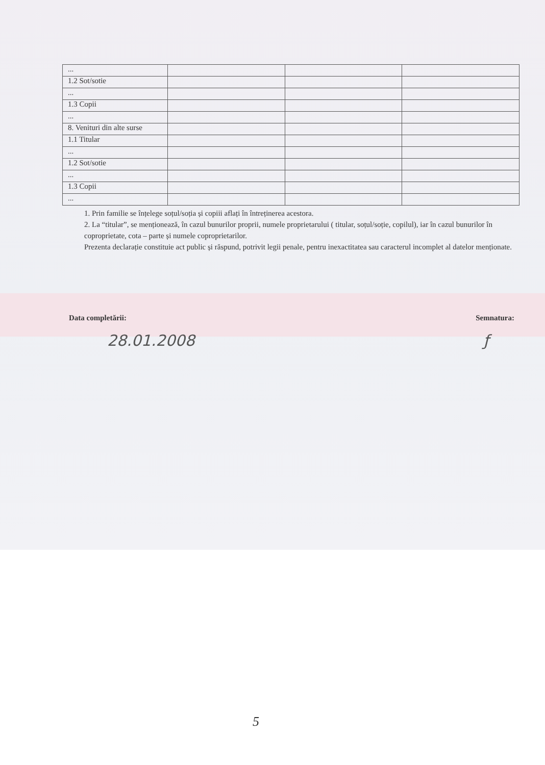| ... | | | |
| 1.2 Sot/sotie | | | |
| ... | | | |
| 1.3 Copii | | | |
| ... | | | |
| 8. Venituri din alte surse | | | |
| 1.1 Titular | | | |
| ... | | | |
| 1.2 Sot/sotie | | | |
| ... | | | |
| 1.3 Copii | | | |
| ... | | | |
1. Prin familie se înțelege soțul/soția și copiii aflați în întreținerea acestora.
2. La “titular”, se menționează, în cazul bunurilor proprii, numele proprietarului ( titular, soțul/soție, copilul), iar în cazul bunurilor în coproprietate, cota – parte și numele coproprietarilor.
Prezenta declarație constituie act public și răspund, potrivit legii penale, pentru inexactitatea sau caracterul incomplet al datelor menționate.
Data completării: Semnatura:
28.01.2008 ƒ
5